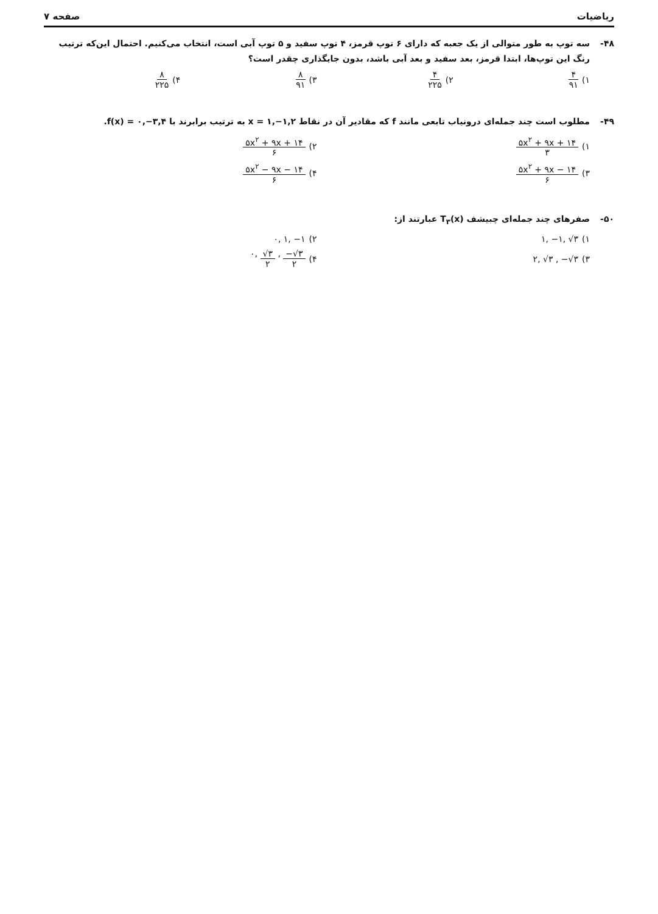ریاضیات صفحه ۷
۴۸- سه توپ به طور متوالی از یک جعبه که دارای ۶ توپ قرمز، ۴ توپ سفید و ۵ توپ آبی است، انتخاب می‌کنیم. احتمال این‌که ترتیب رنگ این توپ‌ها، ابتدا قرمز، بعد سفید و بعد آبی باشد، بدون جایگذاری چقدر است؟
۱) ۴ ۹۱ ۲) ۴ ۲۲۵ ۳) ۸ ۹۱ ۴) ۸ ۲۲۵
۴۹- مطلوب است چند جمله‌ای درونیاب تابعی مانند f که مقادیر آن در نقاط x = ۱,−۱,۲ به ترتیب برابرند با f(x) = ۰,−۳,۴.
۱) ۵x<sup>۲</sup> + ۹x + ۱۴ ۳
۲) ۵x<sup>۲</sup> + ۹x + ۱۴ ۶
۳) ۵x<sup>۲</sup> + ۹x − ۱۴ ۶
۴) ۵x<sup>۲</sup> − ۹x − ۱۴ ۶
۵۰- صفرهای چند جمله‌ای چبیشف T<sub>۳</sub>(x) عبارتند از:
۱) ۱, −۱, √۳
۲) ۰, ۱, −۱
۳) ۲, √۳ , −√۳
۴) ۰, √۳ ۲ , −√۳ ۲